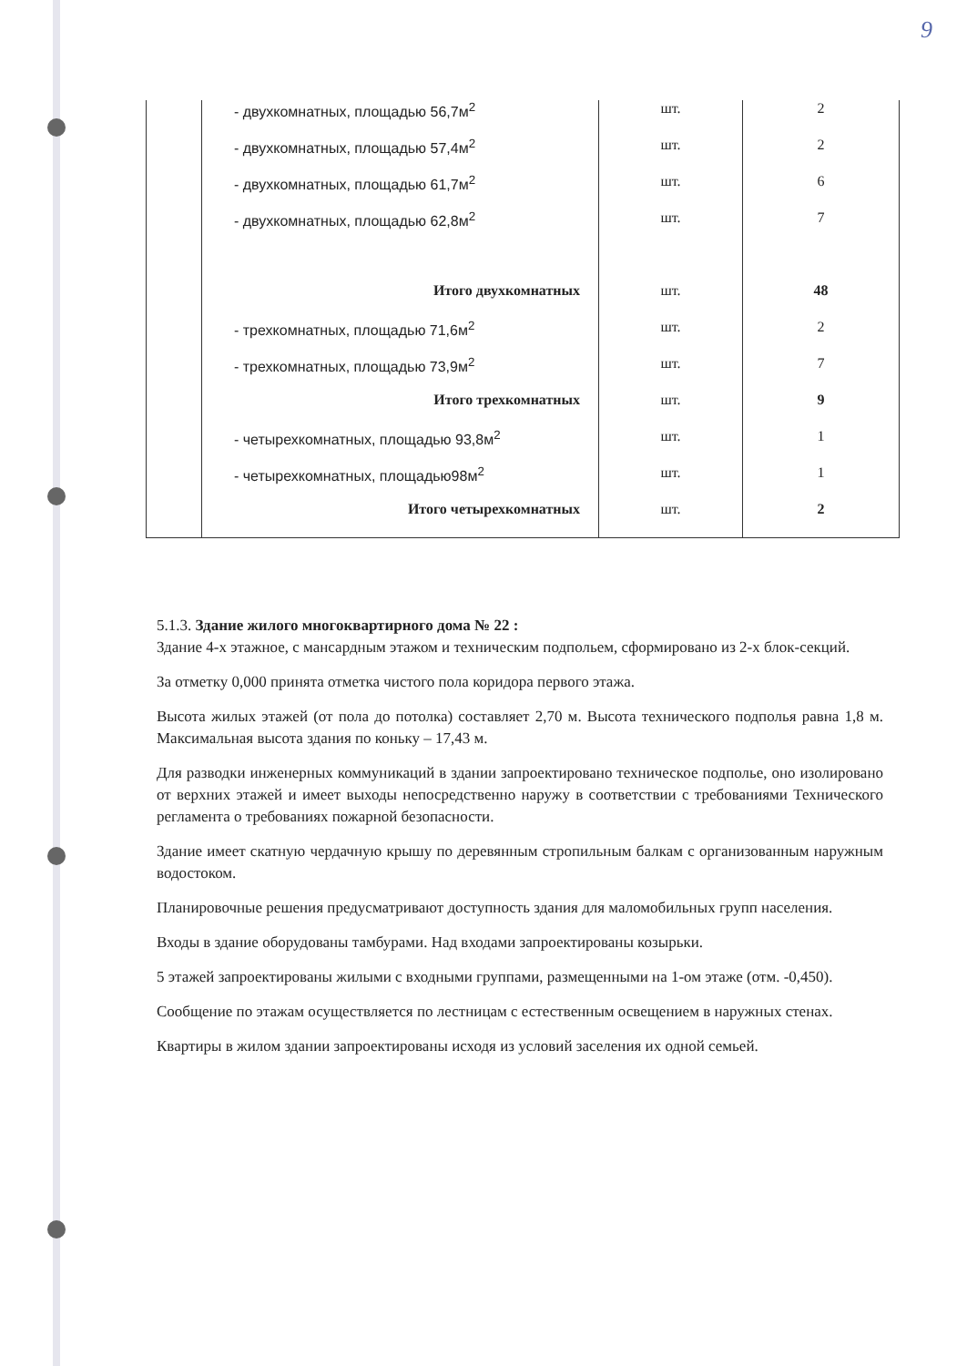9
| | - двухкомнатных, площадью 56,7м<sup>2</sup> | шт. | 2 |
| | - двухкомнатных, площадью 57,4м<sup>2</sup> | шт. | 2 |
| | - двухкомнатных, площадью 61,7м<sup>2</sup> | шт. | 6 |
| | - двухкомнатных, площадью 62,8м<sup>2</sup> | шт. | 7 |
| | Итого двухкомнатных | шт. | 48 |
| | - трехкомнатных, площадью 71,6м<sup>2</sup> | шт. | 2 |
| | - трехкомнатных, площадью 73,9м<sup>2</sup> | шт. | 7 |
| | Итого трехкомнатных | шт. | 9 |
| | - четырехкомнатных, площадью 93,8м<sup>2</sup> | шт. | 1 |
| | - четырехкомнатных, площадью98м<sup>2</sup> | шт. | 1 |
| | Итого четырехкомнатных | шт. | 2 |
5.1.3. Здание жилого многоквартирного дома № 22 :
Здание 4-х этажное, с мансардным этажом и техническим подпольем, сформировано из 2-х блок-секций.
За отметку 0,000 принята отметка чистого пола коридора первого этажа.
Высота жилых этажей (от пола до потолка) составляет 2,70 м. Высота технического подполья равна 1,8 м. Максимальная высота здания по коньку – 17,43 м.
Для разводки инженерных коммуникаций в здании запроектировано техническое подполье, оно изолировано от верхних этажей и имеет выходы непосредственно наружу в соответствии с требованиями Технического регламента о требованиях пожарной безопасности.
Здание имеет скатную чердачную крышу по деревянным стропильным балкам с организованным наружным водостоком.
Планировочные решения предусматривают доступность здания для маломобильных групп населения.
Входы в здание оборудованы тамбурами. Над входами запроектированы козырьки.
5 этажей запроектированы жилыми с входными группами, размещенными на 1-ом этаже (отм. -0,450).
Сообщение по этажам осуществляется по лестницам с естественным освещением в наружных стенах.
Квартиры в жилом здании запроектированы исходя из условий заселения их одной семьей.